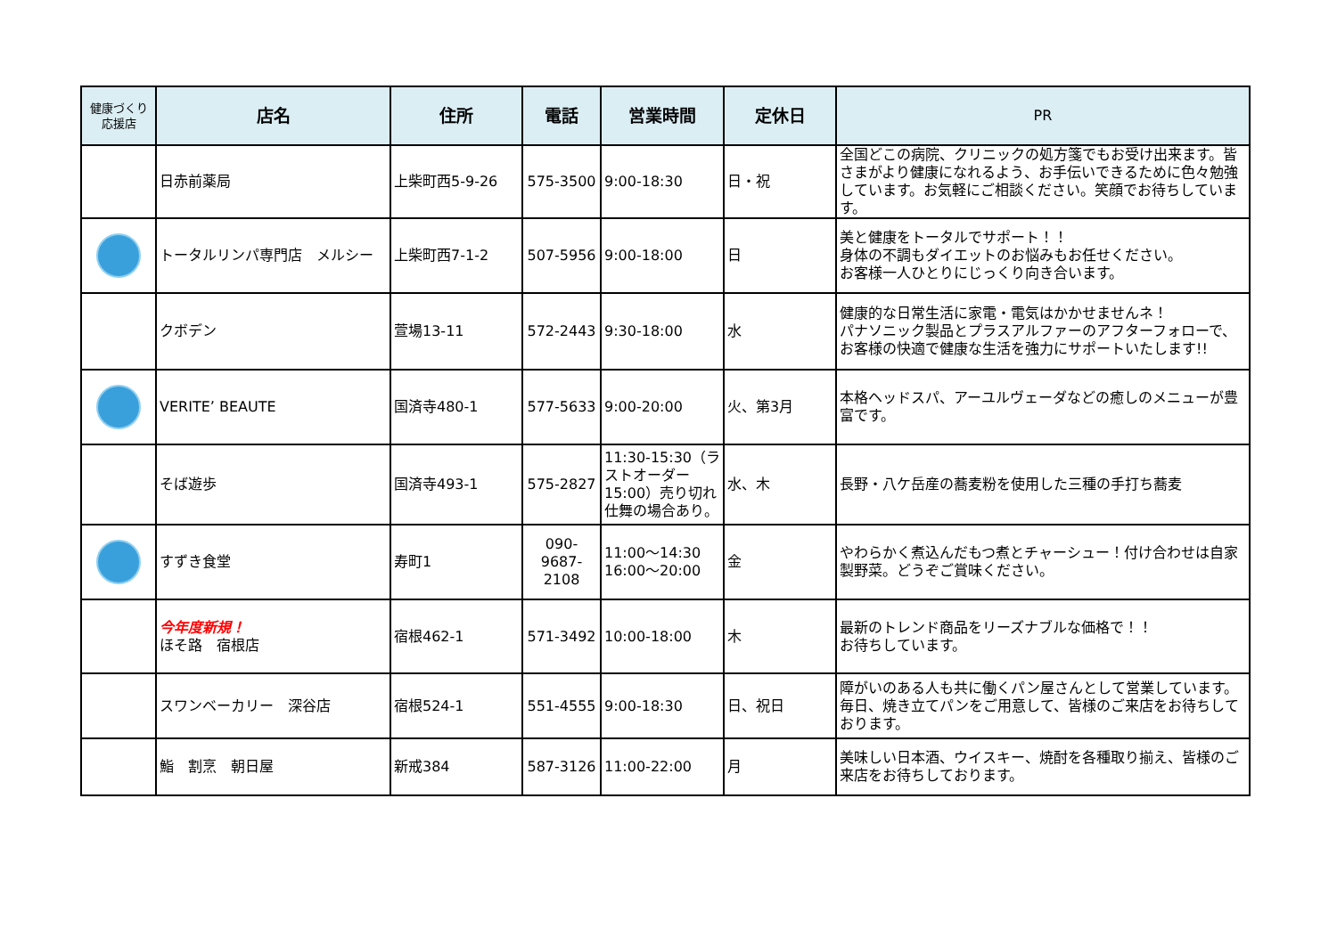| 健康づくり 応援店 | 店名 | 住所 | 電話 | 営業時間 | 定休日 | PR |
| --- | --- | --- | --- | --- | --- | --- |
| | 日赤前薬局 | 上柴町西5-9-26 | 575-3500 | 9:00-18:30 | 日・祝 | 全国どこの病院、クリニックの処方箋でもお受け出来ます。皆さまがより健康になれるよう、お手伝いできるために色々勉強しています。お気軽にご相談ください。笑顔でお待ちしています。 |
| | トータルリンパ専門店 メルシー | 上柴町西7-1-2 | 507-5956 | 9:00-18:00 | 日 | 美と健康をトータルでサポート！！ 身体の不調もダイエットのお悩みもお任せください。 お客様一人ひとりにじっくり向き合います。 |
| | クボデン | 萱場13-11 | 572-2443 | 9:30-18:00 | 水 | 健康的な日常生活に家電・電気はかかせませんネ！ パナソニック製品とプラスアルファーのアフターフォローで、お客様の快適で健康な生活を強力にサポートいたします!! |
| | VERITE’ BEAUTE | 国済寺480-1 | 577-5633 | 9:00-20:00 | 火、第3月 | 本格ヘッドスパ、アーユルヴェーダなどの癒しのメニューが豊富です。 |
| | そば遊歩 | 国済寺493-1 | 575-2827 | 11:30-15:30（ラストオーダー15:00）売り切れ仕舞の場合あり。 | 水、木 | 長野・八ケ岳産の蕎麦粉を使用した三種の手打ち蕎麦 |
| | すずき食堂 | 寿町1 | 090-9687-2108 | 11:00～14:30 16:00～20:00 | 金 | やわらかく煮込んだもつ煮とチャーシュー！付け合わせは自家製野菜。どうぞご賞味ください。 |
| | 今年度新規！ ほそ路 宿根店 | 宿根462-1 | 571-3492 | 10:00-18:00 | 木 | 最新のトレンド商品をリーズナブルな価格で！！ お待ちしています。 |
| | スワンベーカリー 深谷店 | 宿根524-1 | 551-4555 | 9:00-18:30 | 日、祝日 | 障がいのある人も共に働くパン屋さんとして営業しています。毎日、焼き立てパンをご用意して、皆様のご来店をお待ちしております。 |
| | 鮨 割烹 朝日屋 | 新戒384 | 587-3126 | 11:00-22:00 | 月 | 美味しい日本酒、ウイスキー、焼酎を各種取り揃え、皆様のご来店をお待ちしております。 |